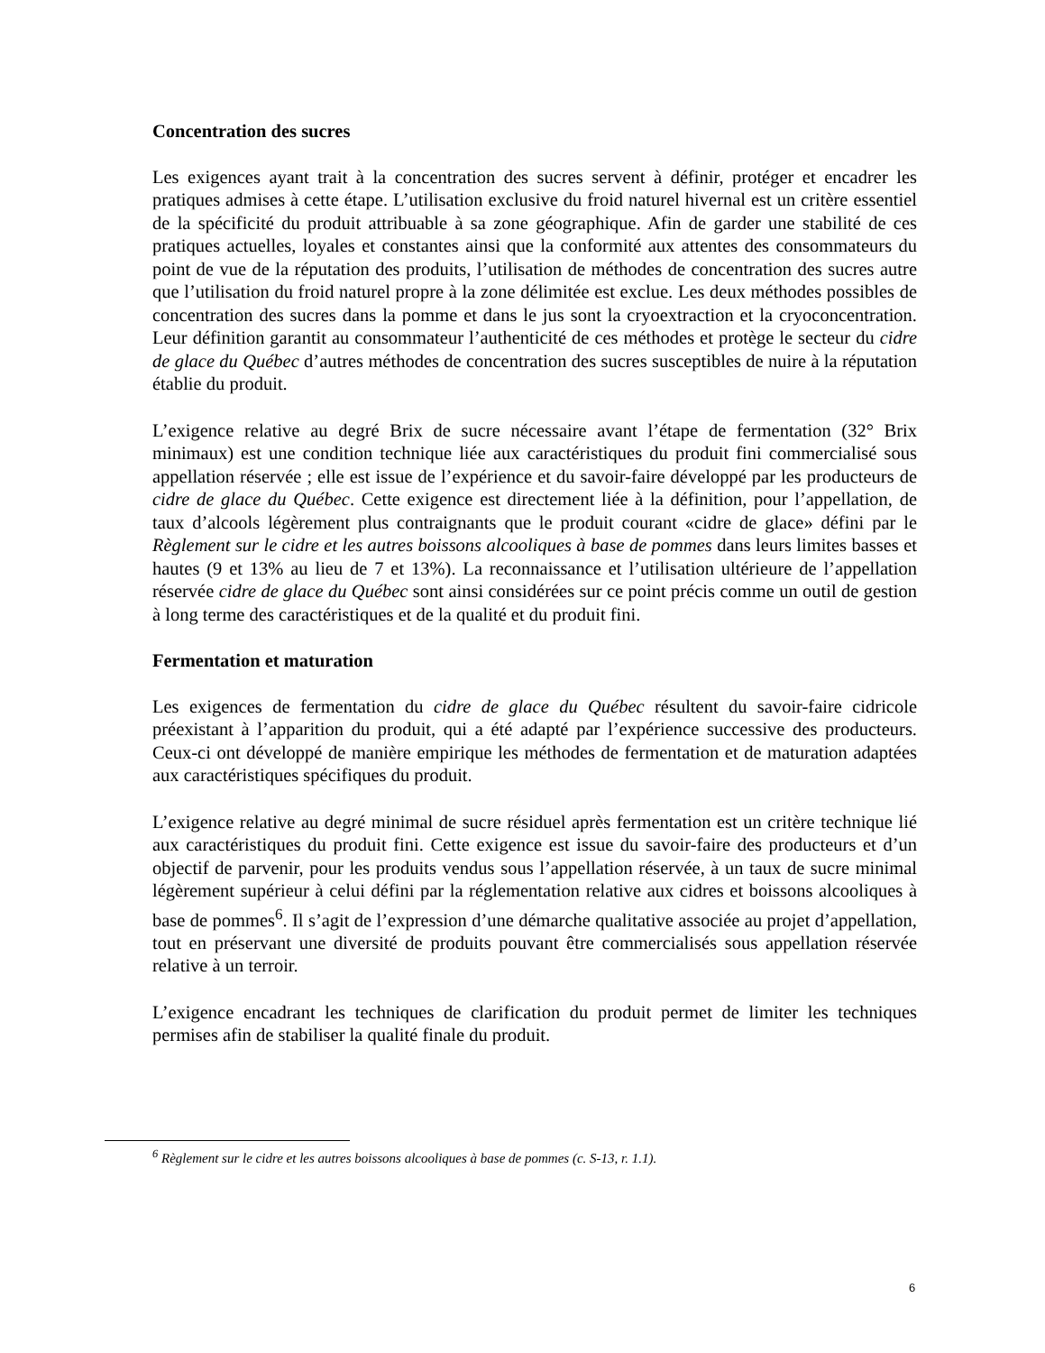Concentration des sucres
Les exigences ayant trait à la concentration des sucres servent à définir, protéger et encadrer les pratiques admises à cette étape. L’utilisation exclusive du froid naturel hivernal est un critère essentiel de la spécificité du produit attribuable à sa zone géographique. Afin de garder une stabilité de ces pratiques actuelles, loyales et constantes ainsi que la conformité aux attentes des consommateurs du point de vue de la réputation des produits, l’utilisation de méthodes de concentration des sucres autre que l’utilisation du froid naturel propre à la zone délimitée est exclue. Les deux méthodes possibles de concentration des sucres dans la pomme et dans le jus sont la cryoextraction et la cryoconcentration. Leur définition garantit au consommateur l’authenticité de ces méthodes et protège le secteur du cidre de glace du Québec d’autres méthodes de concentration des sucres susceptibles de nuire à la réputation établie du produit.
L’exigence relative au degré Brix de sucre nécessaire avant l’étape de fermentation (32° Brix minimaux) est une condition technique liée aux caractéristiques du produit fini commercialisé sous appellation réservée ; elle est issue de l’expérience et du savoir-faire développé par les producteurs de cidre de glace du Québec. Cette exigence est directement liée à la définition, pour l’appellation, de taux d’alcools légèrement plus contraignants que le produit courant «cidre de glace» défini par le Règlement sur le cidre et les autres boissons alcooliques à base de pommes dans leurs limites basses et hautes (9 et 13% au lieu de 7 et 13%). La reconnaissance et l’utilisation ultérieure de l’appellation réservée cidre de glace du Québec sont ainsi considérées sur ce point précis comme un outil de gestion à long terme des caractéristiques et de la qualité et du produit fini.
Fermentation et maturation
Les exigences de fermentation du cidre de glace du Québec résultent du savoir-faire cidricole préexistant à l’apparition du produit, qui a été adapté par l’expérience successive des producteurs. Ceux-ci ont développé de manière empirique les méthodes de fermentation et de maturation adaptées aux caractéristiques spécifiques du produit.
L’exigence relative au degré minimal de sucre résiduel après fermentation est un critère technique lié aux caractéristiques du produit fini. Cette exigence est issue du savoir-faire des producteurs et d’un objectif de parvenir, pour les produits vendus sous l’appellation réservée, à un taux de sucre minimal légèrement supérieur à celui défini par la réglementation relative aux cidres et boissons alcooliques à base de pommes<sup>6</sup>. Il s’agit de l’expression d’une démarche qualitative associée au projet d’appellation, tout en préservant une diversité de produits pouvant être commercialisés sous appellation réservée relative à un terroir.
L’exigence encadrant les techniques de clarification du produit permet de limiter les techniques permises afin de stabiliser la qualité finale du produit.
<sup>6</sup> Règlement sur le cidre et les autres boissons alcooliques à base de pommes (c. S-13, r. 1.1).
6